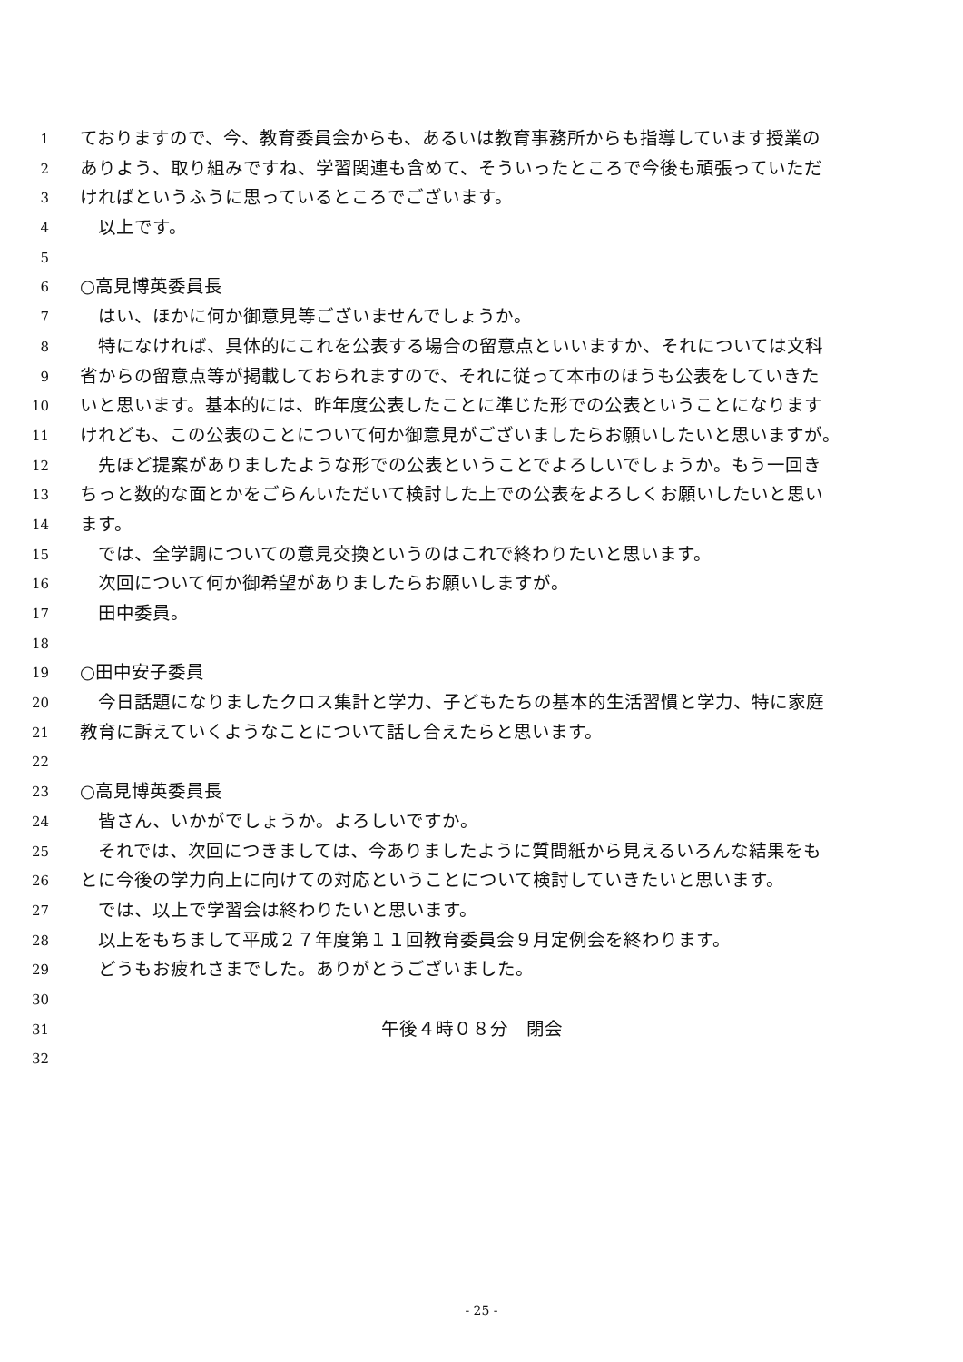1 ておりますので、今、教育委員会からも、あるいは教育事務所からも指導しています授業の
2 ありよう、取り組みですね、学習関連も含めて、そういったところで今後も頑張っていただ
3 ければというふうに思っているところでございます。
4　以上です。
5
6 ○高見博英委員長
7　はい、ほかに何か御意見等ございませんでしょうか。
8　特になければ、具体的にこれを公表する場合の留意点といいますか、それについては文科
9 省からの留意点等が掲載しておられますので、それに従って本市のほうも公表をしていきた
10 いと思います。基本的には、昨年度公表したことに準じた形での公表ということになります
11 けれども、この公表のことについて何か御意見がございましたらお願いしたいと思いますが。
12　先ほど提案がありましたような形での公表ということでよろしいでしょうか。もう一回き
13 ちっと数的な面とかをごらんいただいて検討した上での公表をよろしくお願いしたいと思い
14 ます。
15　では、全学調についての意見交換というのはこれで終わりたいと思います。
16　次回について何か御希望がありましたらお願いしますが。
17　田中委員。
18
19 ○田中安子委員
20　今日話題になりましたクロス集計と学力、子どもたちの基本的生活習慣と学力、特に家庭
21 教育に訴えていくようなことについて話し合えたらと思います。
22
23 ○高見博英委員長
24　皆さん、いかがでしょうか。よろしいですか。
25　それでは、次回につきましては、今ありましたように質問紙から見えるいろんな結果をも
26 とに今後の学力向上に向けての対応ということについて検討していきたいと思います。
27　では、以上で学習会は終わりたいと思います。
28　以上をもちまして平成２７年度第１１回教育委員会９月定例会を終わります。
29　どうもお疲れさまでした。ありがとうございました。
30
31 午後４時０８分　閉会
32
- 25 -